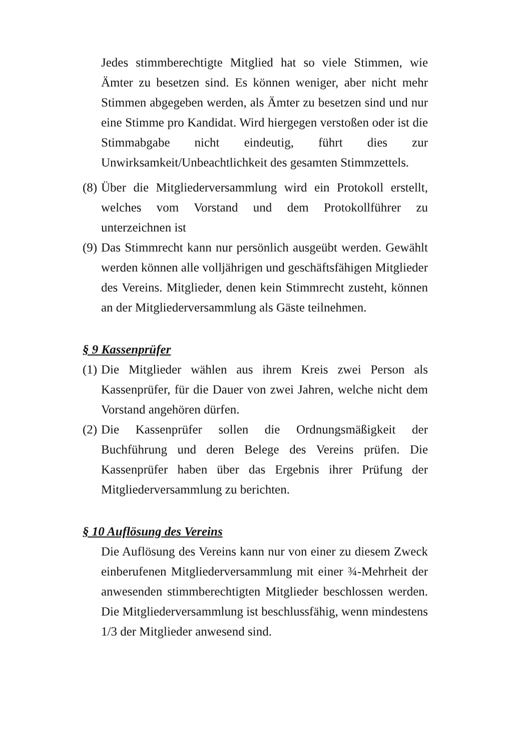Jedes stimmberechtigte Mitglied hat so viele Stimmen, wie Ämter zu besetzen sind. Es können weniger, aber nicht mehr Stimmen abgegeben werden, als Ämter zu besetzen sind und nur eine Stimme pro Kandidat. Wird hiergegen verstoßen oder ist die Stimmabgabe nicht eindeutig, führt dies zur Unwirksamkeit/Unbeachtlichkeit des gesamten Stimmzettels.
(8)
Über die Mitgliederversammlung wird ein Protokoll erstellt, welches vom Vorstand und dem Protokollführer zu unterzeichnen ist
(9)
Das Stimmrecht kann nur persönlich ausgeübt werden. Gewählt werden können alle volljährigen und geschäftsfähigen Mitglieder des Vereins. Mitglieder, denen kein Stimmrecht zusteht, können an der Mitgliederversammlung als Gäste teilnehmen.
§ 9 Kassenprüfer
(1)
Die Mitglieder wählen aus ihrem Kreis zwei Person als Kassenprüfer, für die Dauer von zwei Jahren, welche nicht dem Vorstand angehören dürfen.
(2)
Die Kassenprüfer sollen die Ordnungsmäßigkeit der Buchführung und deren Belege des Vereins prüfen. Die Kassenprüfer haben über das Ergebnis ihrer Prüfung der Mitgliederversammlung zu berichten.
§ 10 Auflösung des Vereins
Die Auflösung des Vereins kann nur von einer zu diesem Zweck einberufenen Mitgliederversammlung mit einer ¾-Mehrheit der anwesenden stimmberechtigten Mitglieder beschlossen werden. Die Mitgliederversammlung ist beschlussfähig, wenn mindestens 1/3 der Mitglieder anwesend sind.